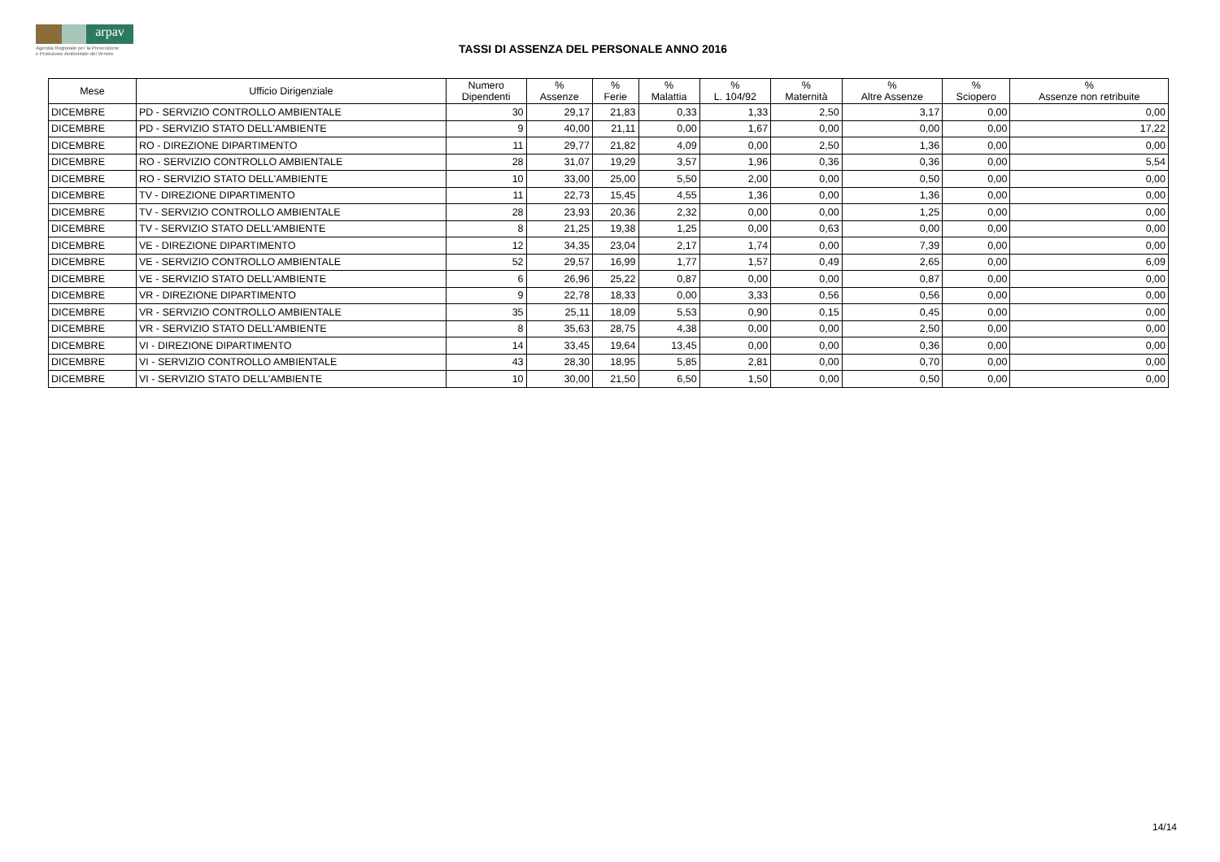arpav
Agenzia Regionale per la Prevenzione
e Protezione Ambientale del Veneto
TASSI DI ASSENZA DEL PERSONALE ANNO 2016
| Mese | Ufficio Dirigenziale | Numero Dipendenti | % Assenze | % Ferie | % Malattia | % L. 104/92 | % Maternità | % Altre Assenze | % Sciopero | % Assenze non retribuite |
| --- | --- | --- | --- | --- | --- | --- | --- | --- | --- | --- |
| DICEMBRE | PD - SERVIZIO CONTROLLO AMBIENTALE | 30 | 29,17 | 21,83 | 0,33 | 1,33 | 2,50 | 3,17 | 0,00 | 0,00 |
| DICEMBRE | PD - SERVIZIO STATO DELL'AMBIENTE | 9 | 40,00 | 21,11 | 0,00 | 1,67 | 0,00 | 0,00 | 0,00 | 17,22 |
| DICEMBRE | RO - DIREZIONE DIPARTIMENTO | 11 | 29,77 | 21,82 | 4,09 | 0,00 | 2,50 | 1,36 | 0,00 | 0,00 |
| DICEMBRE | RO - SERVIZIO CONTROLLO AMBIENTALE | 28 | 31,07 | 19,29 | 3,57 | 1,96 | 0,36 | 0,36 | 0,00 | 5,54 |
| DICEMBRE | RO - SERVIZIO STATO DELL'AMBIENTE | 10 | 33,00 | 25,00 | 5,50 | 2,00 | 0,00 | 0,50 | 0,00 | 0,00 |
| DICEMBRE | TV - DIREZIONE DIPARTIMENTO | 11 | 22,73 | 15,45 | 4,55 | 1,36 | 0,00 | 1,36 | 0,00 | 0,00 |
| DICEMBRE | TV - SERVIZIO CONTROLLO AMBIENTALE | 28 | 23,93 | 20,36 | 2,32 | 0,00 | 0,00 | 1,25 | 0,00 | 0,00 |
| DICEMBRE | TV - SERVIZIO STATO DELL'AMBIENTE | 8 | 21,25 | 19,38 | 1,25 | 0,00 | 0,63 | 0,00 | 0,00 | 0,00 |
| DICEMBRE | VE - DIREZIONE DIPARTIMENTO | 12 | 34,35 | 23,04 | 2,17 | 1,74 | 0,00 | 7,39 | 0,00 | 0,00 |
| DICEMBRE | VE - SERVIZIO CONTROLLO AMBIENTALE | 52 | 29,57 | 16,99 | 1,77 | 1,57 | 0,49 | 2,65 | 0,00 | 6,09 |
| DICEMBRE | VE - SERVIZIO STATO DELL'AMBIENTE | 6 | 26,96 | 25,22 | 0,87 | 0,00 | 0,00 | 0,87 | 0,00 | 0,00 |
| DICEMBRE | VR - DIREZIONE DIPARTIMENTO | 9 | 22,78 | 18,33 | 0,00 | 3,33 | 0,56 | 0,56 | 0,00 | 0,00 |
| DICEMBRE | VR - SERVIZIO CONTROLLO AMBIENTALE | 35 | 25,11 | 18,09 | 5,53 | 0,90 | 0,15 | 0,45 | 0,00 | 0,00 |
| DICEMBRE | VR - SERVIZIO STATO DELL'AMBIENTE | 8 | 35,63 | 28,75 | 4,38 | 0,00 | 0,00 | 2,50 | 0,00 | 0,00 |
| DICEMBRE | VI - DIREZIONE DIPARTIMENTO | 14 | 33,45 | 19,64 | 13,45 | 0,00 | 0,00 | 0,36 | 0,00 | 0,00 |
| DICEMBRE | VI - SERVIZIO CONTROLLO AMBIENTALE | 43 | 28,30 | 18,95 | 5,85 | 2,81 | 0,00 | 0,70 | 0,00 | 0,00 |
| DICEMBRE | VI - SERVIZIO STATO DELL'AMBIENTE | 10 | 30,00 | 21,50 | 6,50 | 1,50 | 0,00 | 0,50 | 0,00 | 0,00 |
14/14